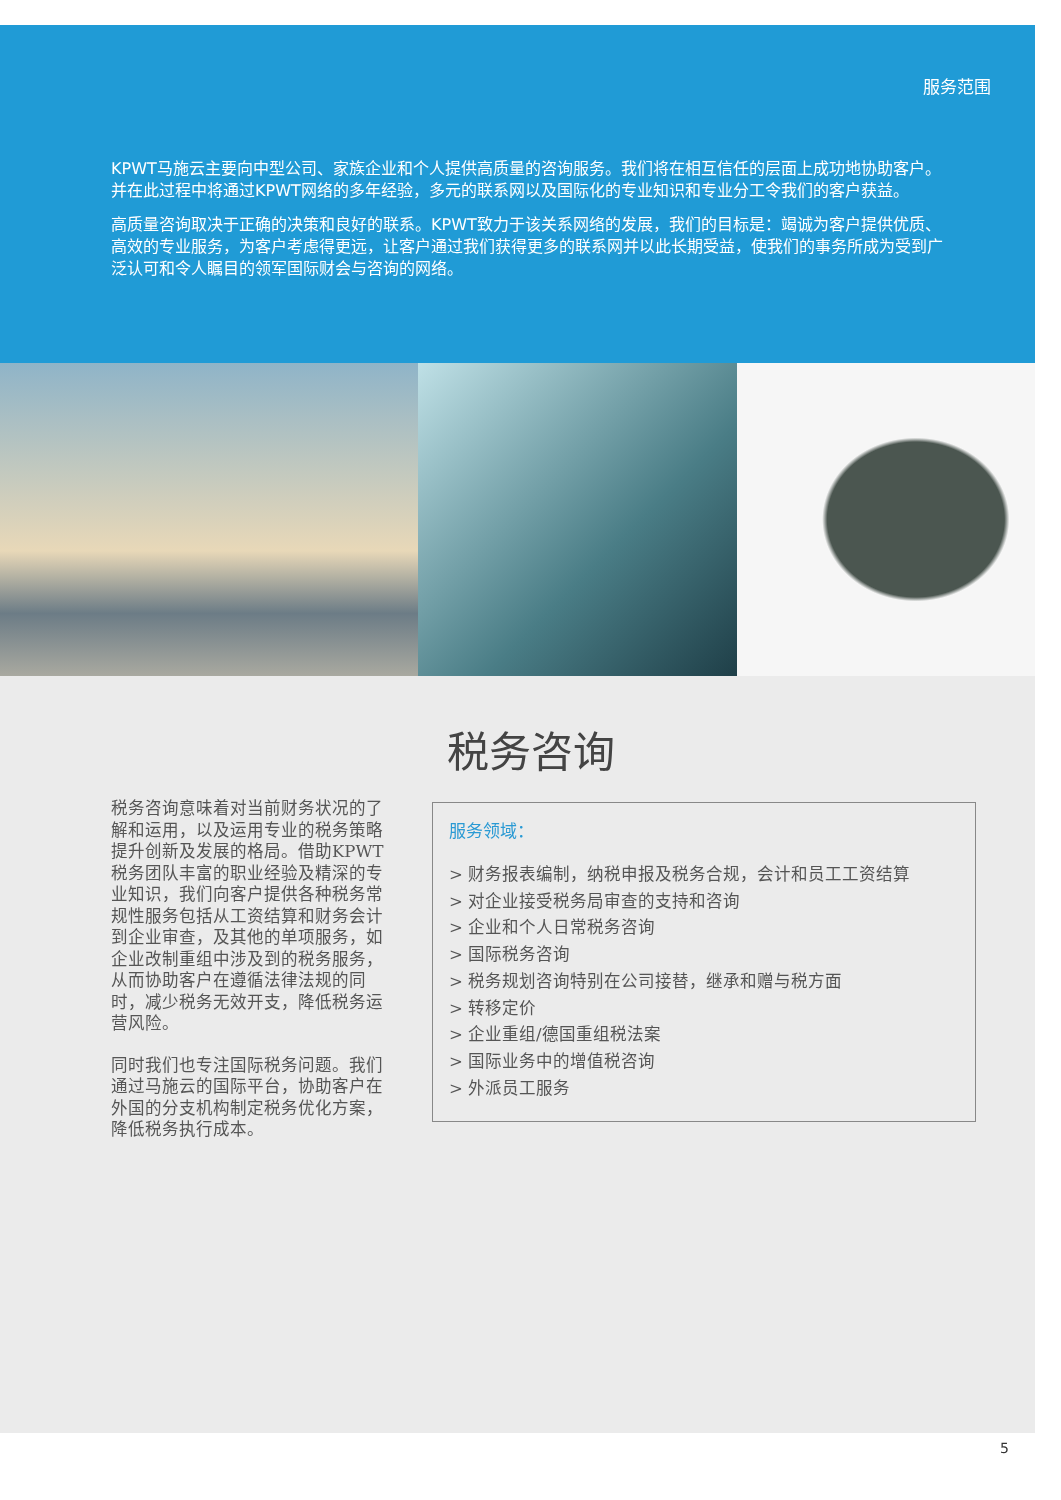服务范围
KPWT马施云主要向中型公司、家族企业和个人提供高质量的咨询服务。我们将在相互信任的层面上成功地协助客户。并在此过程中将通过KPWT网络的多年经验，多元的联系网以及国际化的专业知识和专业分工令我们的客户获益。
高质量咨询取决于正确的决策和良好的联系。KPWT致力于该关系网络的发展，我们的目标是：竭诚为客户提供优质、高效的专业服务，为客户考虑得更远，让客户通过我们获得更多的联系网并以此长期受益，使我们的事务所成为受到广泛认可和令人瞩目的领军国际财会与咨询的网络。
税务咨询
税务咨询意味着对当前财务状况的了解和运用，以及运用专业的税务策略提升创新及发展的格局。借助KPWT税务团队丰富的职业经验及精深的专业知识，我们向客户提供各种税务常规性服务包括从工资结算和财务会计到企业审查，及其他的单项服务，如企业改制重组中涉及到的税务服务，从而协助客户在遵循法律法规的同时，减少税务无效开支，降低税务运营风险。
同时我们也专注国际税务问题。我们通过马施云的国际平台，协助客户在外国的分支机构制定税务优化方案，降低税务执行成本。
服务领域：
> 财务报表编制，纳税申报及税务合规，会计和员工工资结算
> 对企业接受税务局审查的支持和咨询
> 企业和个人日常税务咨询
> 国际税务咨询
> 税务规划咨询特别在公司接替，继承和赠与税方面
> 转移定价
> 企业重组/德国重组税法案
> 国际业务中的增值税咨询
> 外派员工服务
5